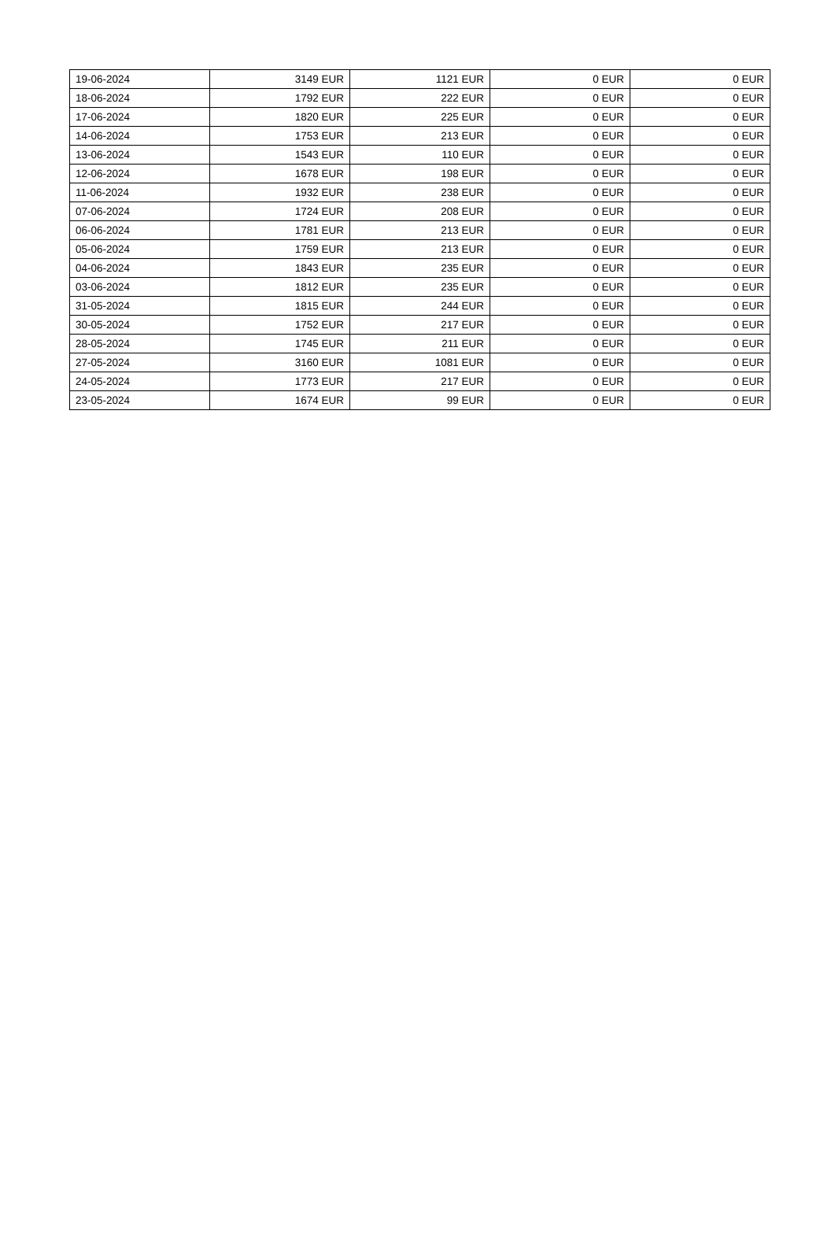| 19-06-2024 | 3149 EUR | 1121 EUR | 0 EUR | 0 EUR |
| 18-06-2024 | 1792 EUR | 222 EUR | 0 EUR | 0 EUR |
| 17-06-2024 | 1820 EUR | 225 EUR | 0 EUR | 0 EUR |
| 14-06-2024 | 1753 EUR | 213 EUR | 0 EUR | 0 EUR |
| 13-06-2024 | 1543 EUR | 110 EUR | 0 EUR | 0 EUR |
| 12-06-2024 | 1678 EUR | 198 EUR | 0 EUR | 0 EUR |
| 11-06-2024 | 1932 EUR | 238 EUR | 0 EUR | 0 EUR |
| 07-06-2024 | 1724 EUR | 208 EUR | 0 EUR | 0 EUR |
| 06-06-2024 | 1781 EUR | 213 EUR | 0 EUR | 0 EUR |
| 05-06-2024 | 1759 EUR | 213 EUR | 0 EUR | 0 EUR |
| 04-06-2024 | 1843 EUR | 235 EUR | 0 EUR | 0 EUR |
| 03-06-2024 | 1812 EUR | 235 EUR | 0 EUR | 0 EUR |
| 31-05-2024 | 1815 EUR | 244 EUR | 0 EUR | 0 EUR |
| 30-05-2024 | 1752 EUR | 217 EUR | 0 EUR | 0 EUR |
| 28-05-2024 | 1745 EUR | 211 EUR | 0 EUR | 0 EUR |
| 27-05-2024 | 3160 EUR | 1081 EUR | 0 EUR | 0 EUR |
| 24-05-2024 | 1773 EUR | 217 EUR | 0 EUR | 0 EUR |
| 23-05-2024 | 1674 EUR | 99 EUR | 0 EUR | 0 EUR |